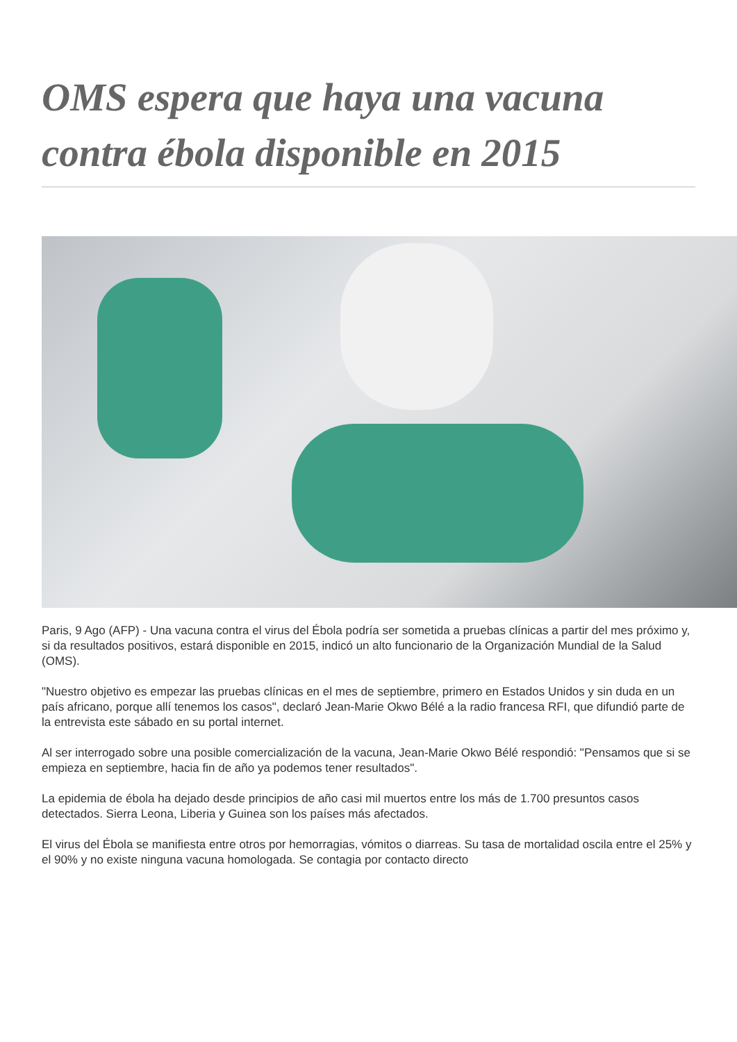OMS espera que haya una vacuna contra ébola disponible en 2015
Paris, 9 Ago (AFP) - Una vacuna contra el virus del Ébola podría ser sometida a pruebas clínicas a partir del mes próximo y, si da resultados positivos, estará disponible en 2015, indicó un alto funcionario de la Organización Mundial de la Salud (OMS).
"Nuestro objetivo es empezar las pruebas clínicas en el mes de septiembre, primero en Estados Unidos y sin duda en un país africano, porque allí tenemos los casos", declaró Jean-Marie Okwo Bélé a la radio francesa RFI, que difundió parte de la entrevista este sábado en su portal internet.
Al ser interrogado sobre una posible comercialización de la vacuna, Jean-Marie Okwo Bélé respondió: "Pensamos que si se empieza en septiembre, hacia fin de año ya podemos tener resultados".
La epidemia de ébola ha dejado desde principios de año casi mil muertos entre los más de 1.700 presuntos casos detectados. Sierra Leona, Liberia y Guinea son los países más afectados.
El virus del Ébola se manifiesta entre otros por hemorragias, vómitos o diarreas. Su tasa de mortalidad oscila entre el 25% y el 90% y no existe ninguna vacuna homologada. Se contagia por contacto directo